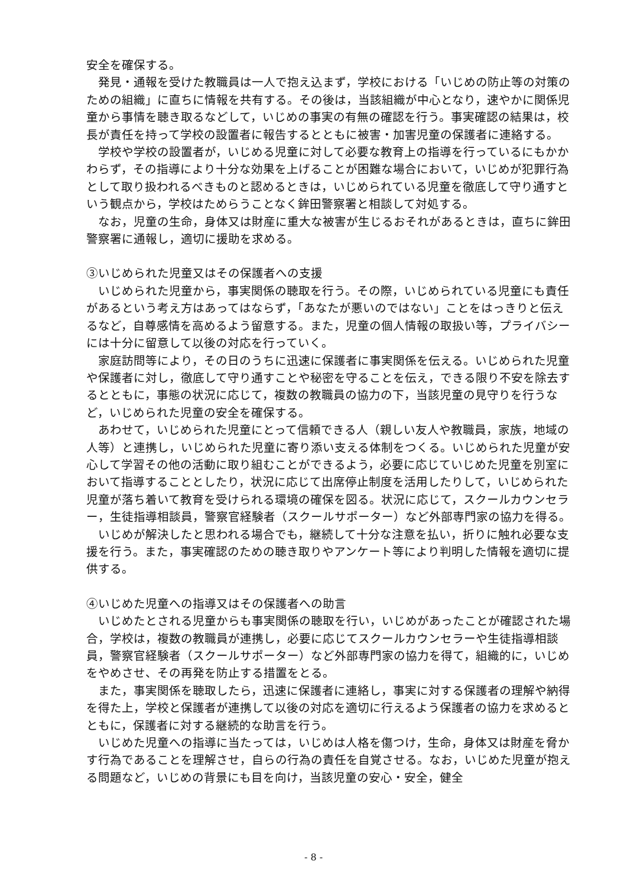安全を確保する。
　発見・通報を受けた教職員は一人で抱え込まず，学校における「いじめの防止等の対策のための組織」に直ちに情報を共有する。その後は，当該組織が中心となり，速やかに関係児童から事情を聴き取るなどして，いじめの事実の有無の確認を行う。事実確認の結果は，校長が責任を持って学校の設置者に報告するとともに被害・加害児童の保護者に連絡する。
　学校や学校の設置者が，いじめる児童に対して必要な教育上の指導を行っているにもかかわらず，その指導により十分な効果を上げることが困難な場合において，いじめが犯罪行為として取り扱われるべきものと認めるときは，いじめられている児童を徹底して守り通すという観点から，学校はためらうことなく鉾田警察署と相談して対処する。
　なお，児童の生命，身体又は財産に重大な被害が生じるおそれがあるときは，直ちに鉾田警察署に通報し，適切に援助を求める。
③いじめられた児童又はその保護者への支援
　いじめられた児童から，事実関係の聴取を行う。その際，いじめられている児童にも責任があるという考え方はあってはならず，「あなたが悪いのではない」ことをはっきりと伝えるなど，自尊感情を高めるよう留意する。また，児童の個人情報の取扱い等，プライバシーには十分に留意して以後の対応を行っていく。
　家庭訪問等により，その日のうちに迅速に保護者に事実関係を伝える。いじめられた児童や保護者に対し，徹底して守り通すことや秘密を守ることを伝え，できる限り不安を除去するとともに，事態の状況に応じて，複数の教職員の協力の下，当該児童の見守りを行うなど，いじめられた児童の安全を確保する。
　あわせて，いじめられた児童にとって信頼できる人（親しい友人や教職員，家族，地域の人等）と連携し，いじめられた児童に寄り添い支える体制をつくる。いじめられた児童が安心して学習その他の活動に取り組むことができるよう，必要に応じていじめた児童を別室において指導することとしたり，状況に応じて出席停止制度を活用したりして，いじめられた児童が落ち着いて教育を受けられる環境の確保を図る。状況に応じて，スクールカウンセラー，生徒指導相談員，警察官経験者（スクールサポーター）など外部専門家の協力を得る。
　いじめが解決したと思われる場合でも，継続して十分な注意を払い，折りに触れ必要な支援を行う。また，事実確認のための聴き取りやアンケート等により判明した情報を適切に提供する。
④いじめた児童への指導又はその保護者への助言
　いじめたとされる児童からも事実関係の聴取を行い，いじめがあったことが確認された場合，学校は，複数の教職員が連携し，必要に応じてスクールカウンセラーや生徒指導相談員，警察官経験者（スクールサポーター）など外部専門家の協力を得て，組織的に，いじめをやめさせ、その再発を防止する措置をとる。
　また，事実関係を聴取したら，迅速に保護者に連絡し，事実に対する保護者の理解や納得を得た上，学校と保護者が連携して以後の対応を適切に行えるよう保護者の協力を求めるとともに，保護者に対する継続的な助言を行う。
　いじめた児童への指導に当たっては，いじめは人格を傷つけ，生命，身体又は財産を脅かす行為であることを理解させ，自らの行為の責任を自覚させる。なお，いじめた児童が抱える問題など，いじめの背景にも目を向け，当該児童の安心・安全，健全
- 8 -